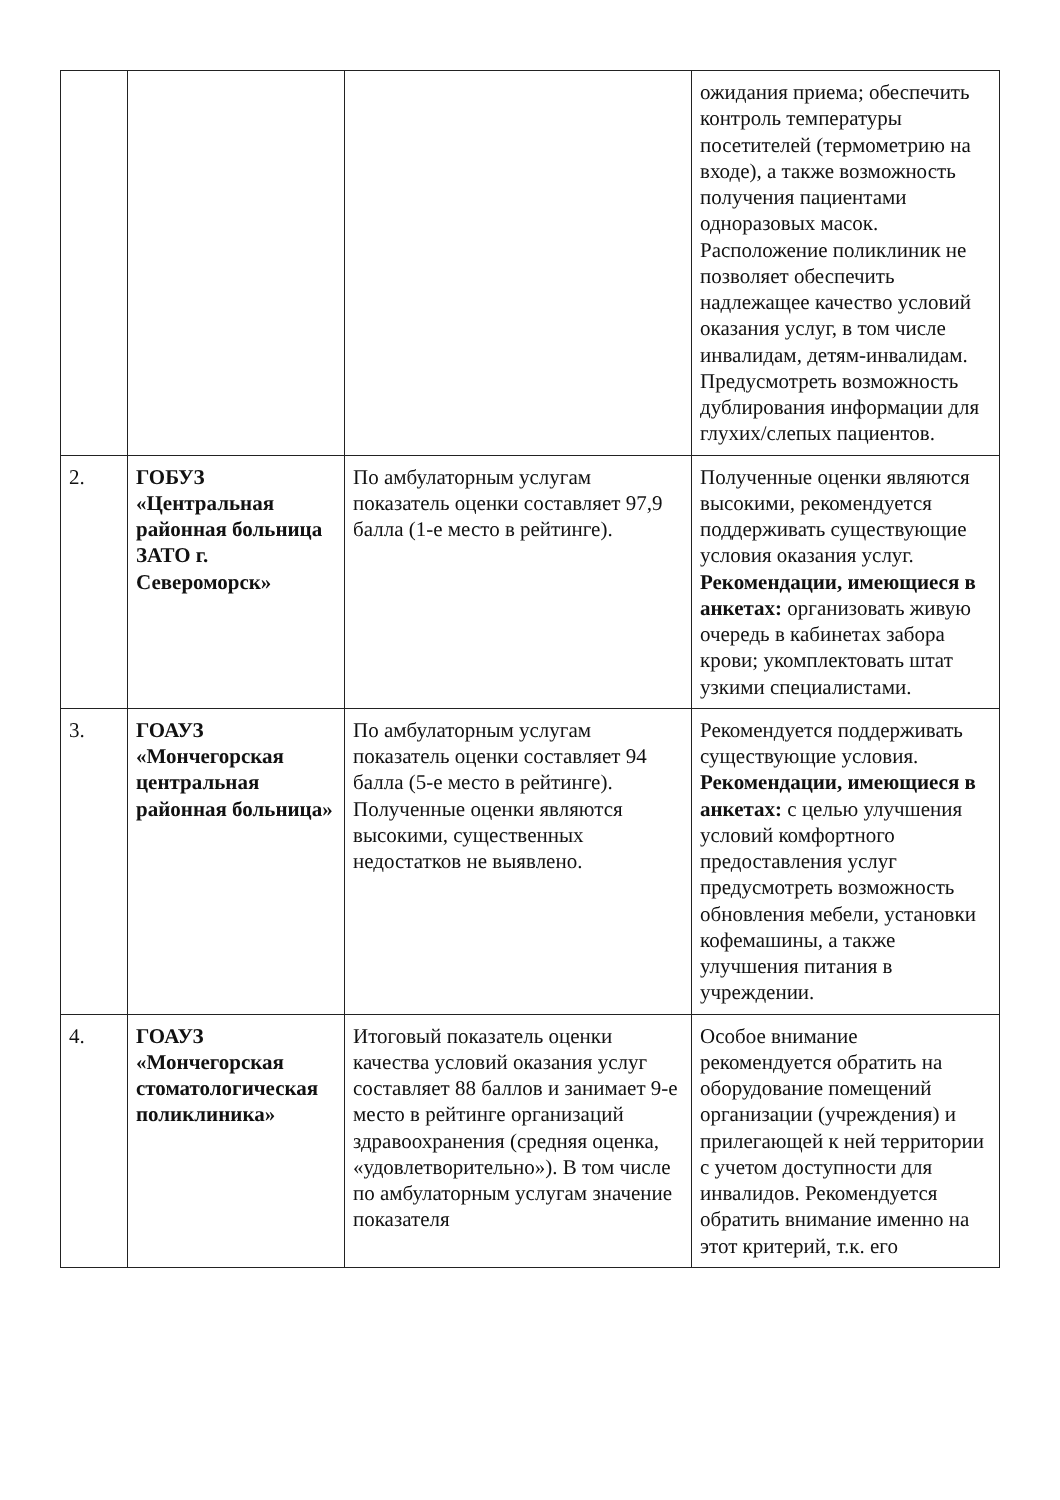| | | | ожидания приема; обеспечить контроль температуры посетителей (термометрию на входе), а также возможность получения пациентами одноразовых масок. Расположение поликлиник не позволяет обеспечить надлежащее качество условий оказания услуг, в том числе инвалидам, детям-инвалидам. Предусмотреть возможность дублирования информации для глухих/слепых пациентов. |
| 2. | ГОБУЗ «Центральная районная больница ЗАТО г. Североморск» | По амбулаторным услугам показатель оценки составляет 97,9 балла (1-е место в рейтинге). | Полученные оценки являются высокими, рекомендуется поддерживать существующие условия оказания услуг. Рекомендации, имеющиеся в анкетах: организовать живую очередь в кабинетах забора крови; укомплектовать штат узкими специалистами. |
| 3. | ГОАУЗ «Мончегорская центральная районная больница» | По амбулаторным услугам показатель оценки составляет 94 балла (5-е место в рейтинге). Полученные оценки являются высокими, существенных недостатков не выявлено. | Рекомендуется поддерживать существующие условия. Рекомендации, имеющиеся в анкетах: с целью улучшения условий комфортного предоставления услуг предусмотреть возможность обновления мебели, установки кофемашины, а также улучшения питания в учреждении. |
| 4. | ГОАУЗ «Мончегорская стоматологическая поликлиника» | Итоговый показатель оценки качества условий оказания услуг составляет 88 баллов и занимает 9-е место в рейтинге организаций здравоохранения (средняя оценка, «удовлетворительно»). В том числе по амбулаторным услугам значение показателя | Особое внимание рекомендуется обратить на оборудование помещений организации (учреждения) и прилегающей к ней территории с учетом доступности для инвалидов. Рекомендуется обратить внимание именно на этот критерий, т.к. его |